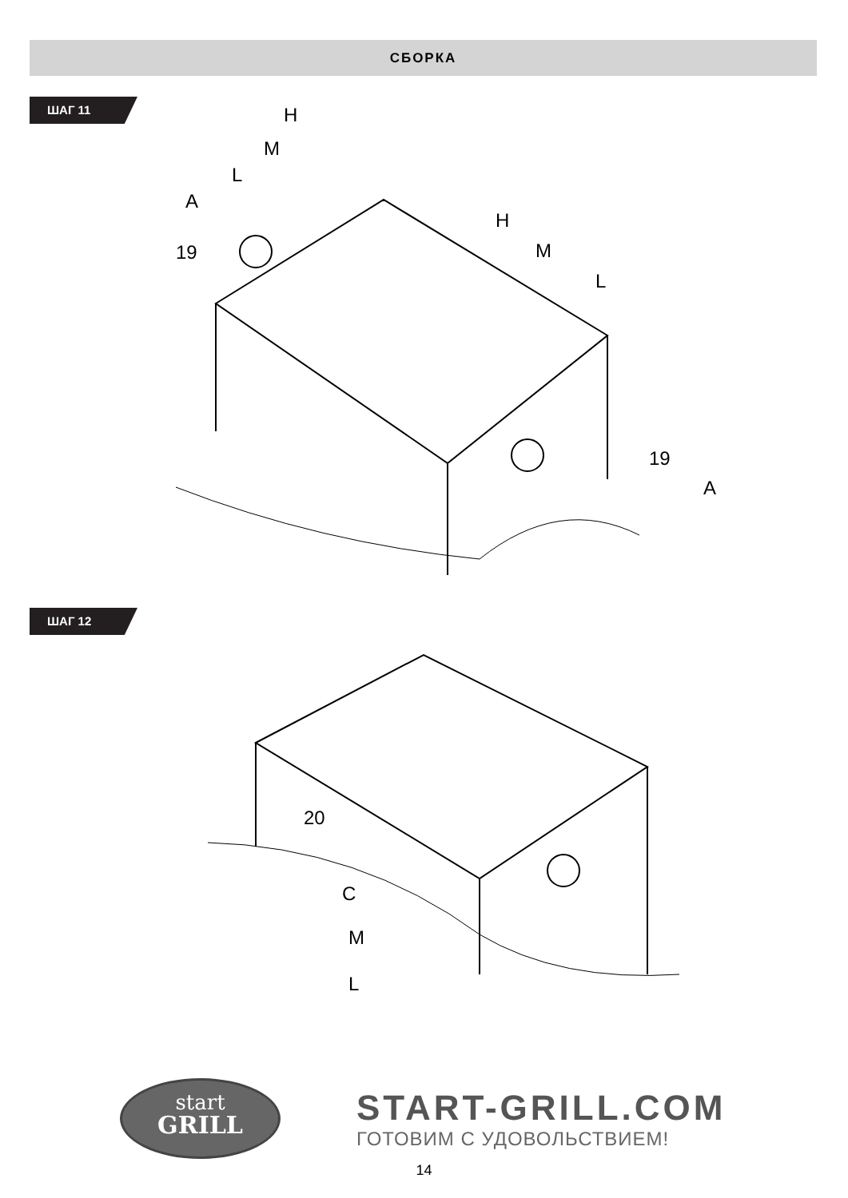СБОРКА
ШАГ 11
H
M
L
A
19
H
M
L
19
A
ШАГ 12
20
C
M
L
start
GRILL
START-GRILL.COM
ГОТОВИМ С УДОВОЛЬСТВИЕМ!
14